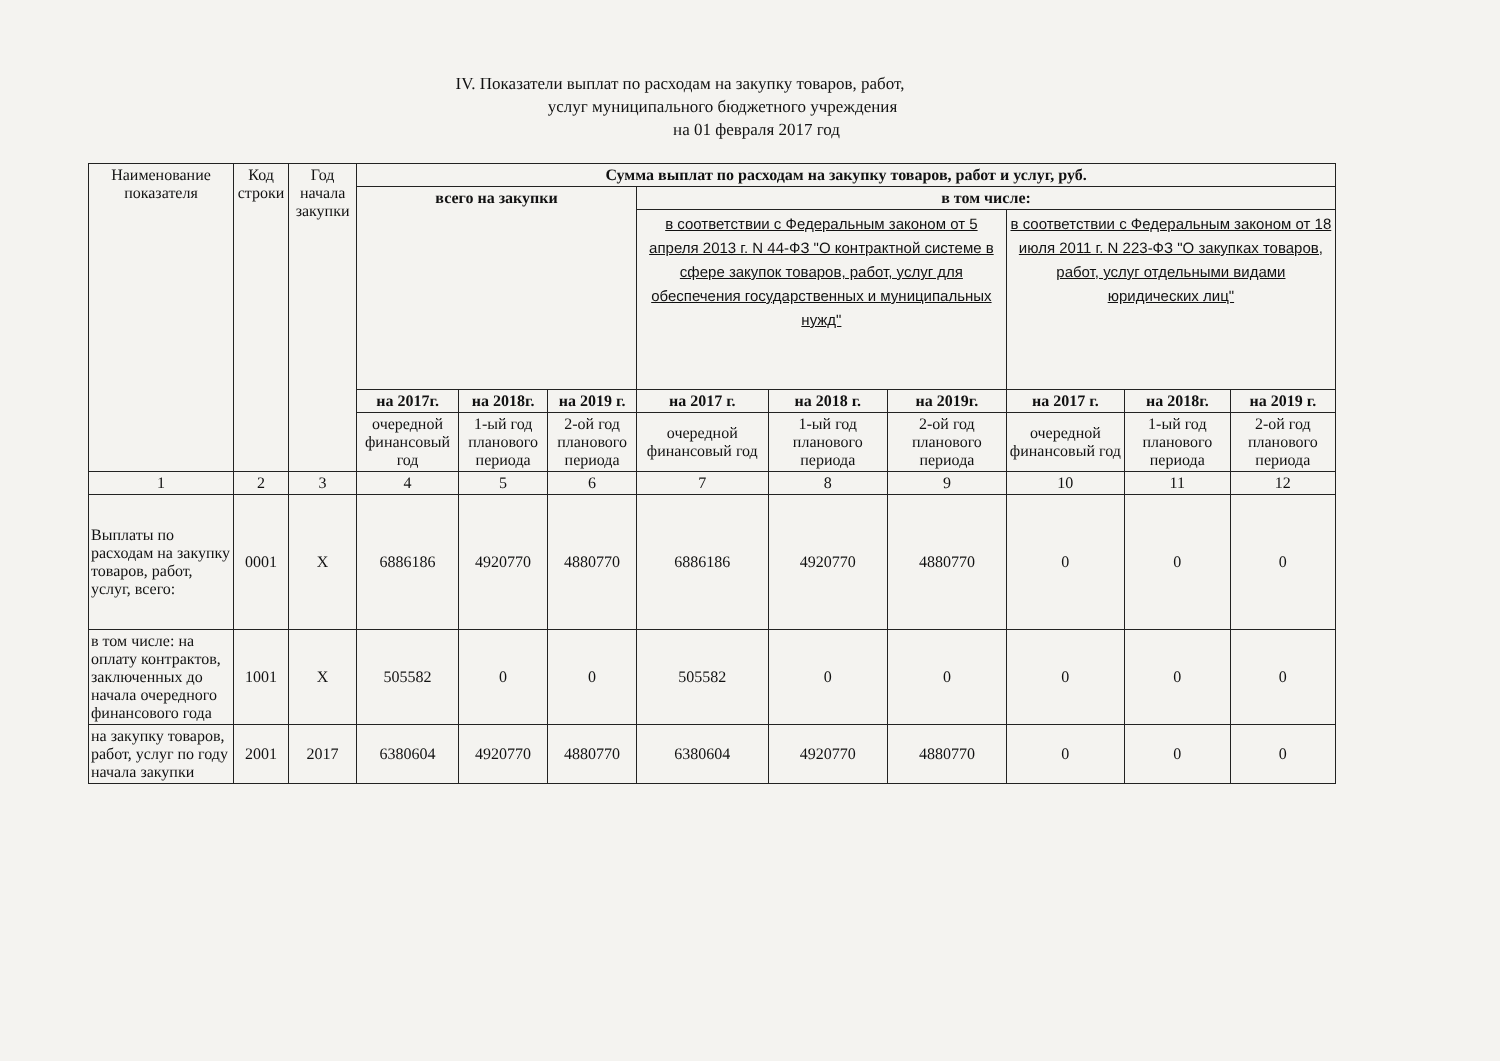IV. Показатели выплат по расходам на закупку товаров, работ,
услуг муниципального бюджетного учреждения
на 01 февраля 2017 год
| Наименование показателя | Код строки | Год начала закупки | Сумма выплат по расходам на закупку товаров, работ и услуг, руб. | | | | | | | | |
| --- | --- | --- | --- | --- | --- | --- | --- | --- | --- | --- | --- |
| | | | всего на закупки | | | в том числе: | | | | | |
| | | | | | | в соответствии с Федеральным законом от 5 апреля 2013 г. N 44-ФЗ "О контрактной системе в сфере закупок товаров, работ, услуг для обеспечения государственных и муниципальных нужд" | | | в соответствии с Федеральным законом от 18 июля 2011 г. N 223-ФЗ "О закупках товаров, работ, услуг отдельными видами юридических лиц" | | |
| | | | на 2017г. | на 2018г. | на 2019 г. | на 2017 г. | на 2018 г. | на 2019г. | на 2017 г. | на 2018г. | на 2019 г. |
| | | | очередной финансовый год | 1-ый год планового периода | 2-ой год планового периода | очередной финансовый год | 1-ый год планового периода | 2-ой год планового периода | очередной финансовый год | 1-ый год планового периода | 2-ой год планового периода |
| 1 | 2 | 3 | 4 | 5 | 6 | 7 | 8 | 9 | 10 | 11 | 12 |
| Выплаты по расходам на закупку товаров, работ, услуг, всего: | 0001 | X | 6886186 | 4920770 | 4880770 | 6886186 | 4920770 | 4880770 | 0 | 0 | 0 |
| в том числе: на оплату контрактов, заключенных до начала очередного финансового года | 1001 | X | 505582 | 0 | 0 | 505582 | 0 | 0 | 0 | 0 | 0 |
| на закупку товаров, работ, услуг по году начала закупки | 2001 | 2017 | 6380604 | 4920770 | 4880770 | 6380604 | 4920770 | 4880770 | 0 | 0 | 0 |